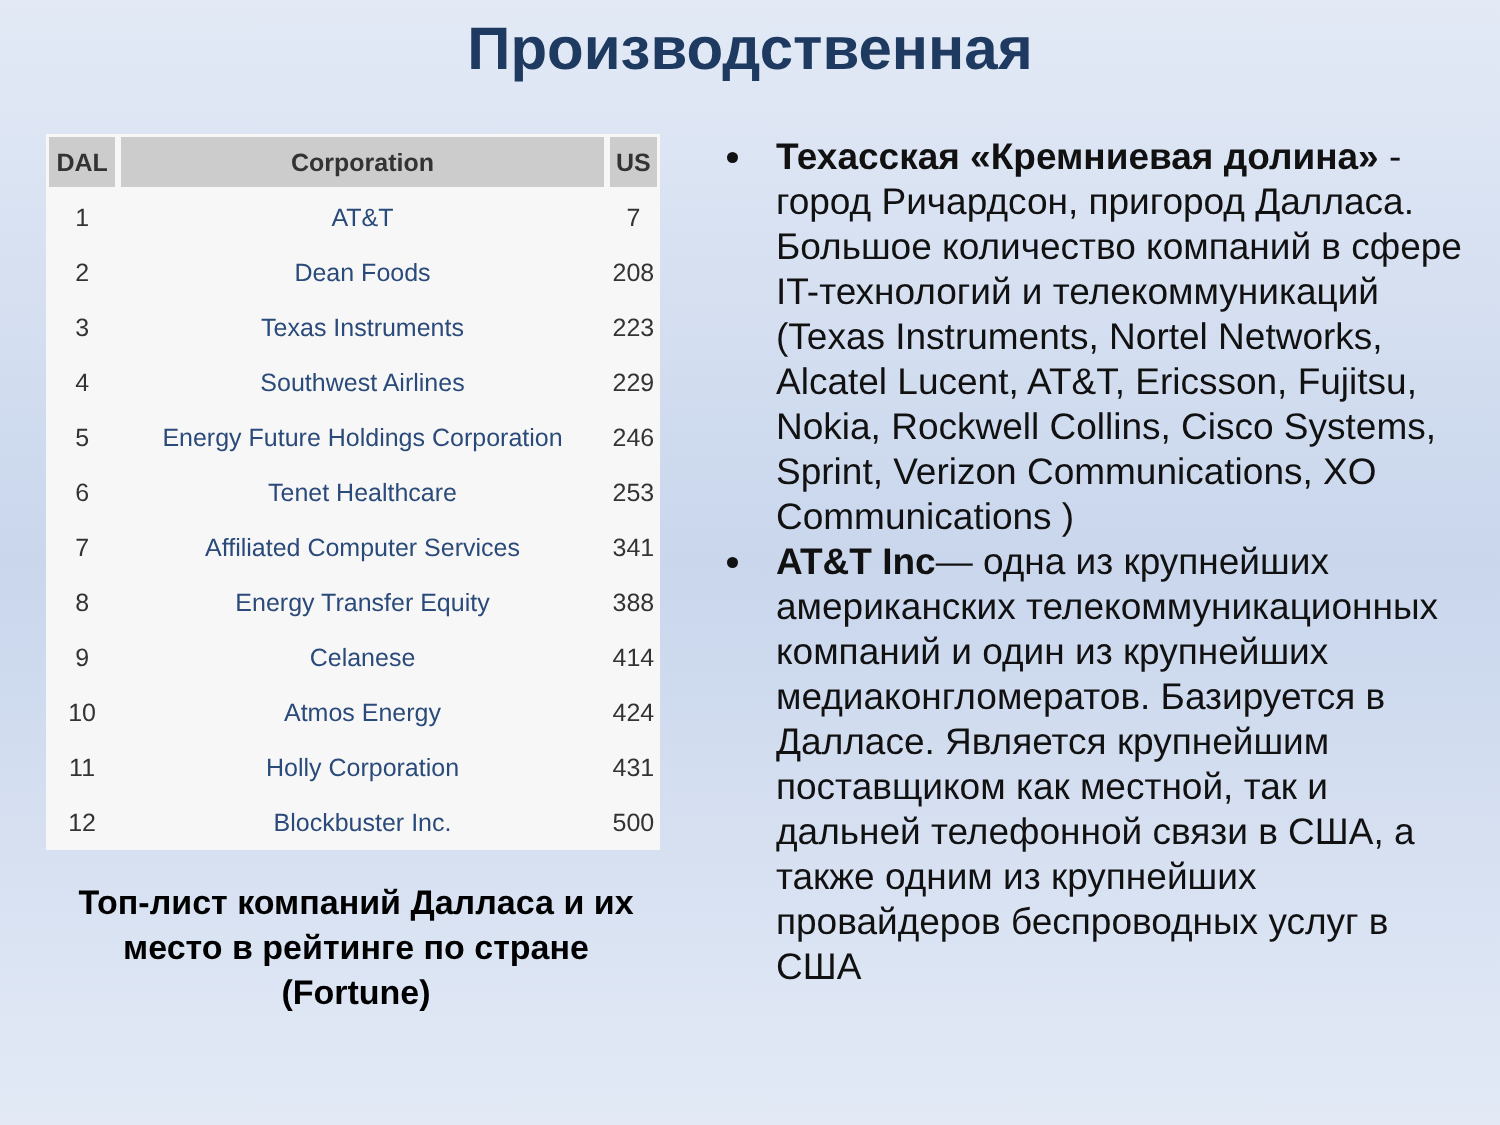Производственная
| DAL | Corporation | US |
| --- | --- | --- |
| 1 | AT&T | 7 |
| 2 | Dean Foods | 208 |
| 3 | Texas Instruments | 223 |
| 4 | Southwest Airlines | 229 |
| 5 | Energy Future Holdings Corporation | 246 |
| 6 | Tenet Healthcare | 253 |
| 7 | Affiliated Computer Services | 341 |
| 8 | Energy Transfer Equity | 388 |
| 9 | Celanese | 414 |
| 10 | Atmos Energy | 424 |
| 11 | Holly Corporation | 431 |
| 12 | Blockbuster Inc. | 500 |
Топ-лист компаний Далласа и их место в рейтинге по стране (Fortune)
Техасская «Кремниевая долина» - город Ричардсон, пригород Далласа. Большое количество компаний в сфере IT-технологий и телекоммуникаций (Texas Instruments, Nortel Networks, Alcatel Lucent, AT&T, Ericsson, Fujitsu, Nokia, Rockwell Collins, Cisco Systems, Sprint, Verizon Communications, XO Communications )
AT&T Inc— одна из крупнейших американских телекоммуникационных компаний и один из крупнейших медиаконгломератов. Базируется в Далласе. Является крупнейшим поставщиком как местной, так и дальней телефонной связи в США, а также одним из крупнейших провайдеров беспроводных услуг в США